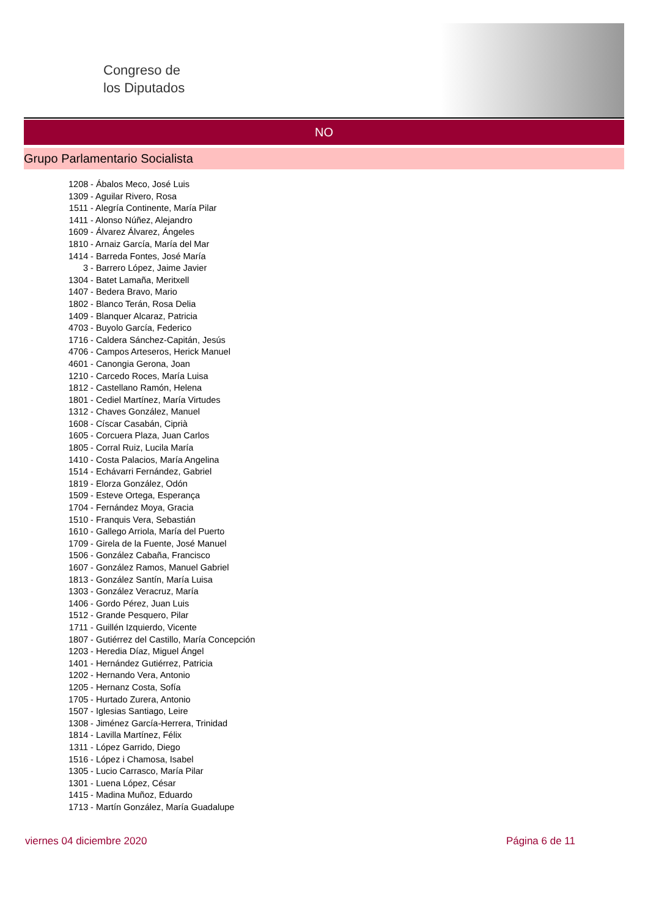Congreso de
los Diputados
NO
Grupo Parlamentario Socialista
1208 - Ábalos Meco, José Luis
1309 - Aguilar Rivero, Rosa
1511 - Alegría Continente, María Pilar
1411 - Alonso Núñez, Alejandro
1609 - Álvarez Álvarez, Ángeles
1810 - Arnaiz García, María del Mar
1414 - Barreda Fontes, José María
3 - Barrero López, Jaime Javier
1304 - Batet Lamaña, Meritxell
1407 - Bedera Bravo, Mario
1802 - Blanco Terán, Rosa Delia
1409 - Blanquer Alcaraz, Patricia
4703 - Buyolo García, Federico
1716 - Caldera Sánchez-Capitán, Jesús
4706 - Campos Arteseros, Herick Manuel
4601 - Canongia Gerona, Joan
1210 - Carcedo Roces, María Luisa
1812 - Castellano Ramón, Helena
1801 - Cediel Martínez, María Virtudes
1312 - Chaves González, Manuel
1608 - Císcar Casabán, Ciprià
1605 - Corcuera Plaza, Juan Carlos
1805 - Corral Ruiz, Lucila María
1410 - Costa Palacios, María Angelina
1514 - Echávarri Fernández, Gabriel
1819 - Elorza González, Odón
1509 - Esteve Ortega, Esperança
1704 - Fernández Moya, Gracia
1510 - Franquis Vera, Sebastián
1610 - Gallego Arriola, María del Puerto
1709 - Girela de la Fuente, José Manuel
1506 - González Cabaña, Francisco
1607 - González Ramos, Manuel Gabriel
1813 - González Santín, María Luisa
1303 - González Veracruz, María
1406 - Gordo Pérez, Juan Luis
1512 - Grande Pesquero, Pilar
1711 - Guillén Izquierdo, Vicente
1807 - Gutiérrez del Castillo, María Concepción
1203 - Heredia Díaz, Miguel Ángel
1401 - Hernández Gutiérrez, Patricia
1202 - Hernando Vera, Antonio
1205 - Hernanz Costa, Sofía
1705 - Hurtado Zurera, Antonio
1507 - Iglesias Santiago, Leire
1308 - Jiménez García-Herrera, Trinidad
1814 - Lavilla Martínez, Félix
1311 - López Garrido, Diego
1516 - López i Chamosa, Isabel
1305 - Lucio Carrasco, María Pilar
1301 - Luena López, César
1415 - Madina Muñoz, Eduardo
1713 - Martín González, María Guadalupe
viernes 04 diciembre 2020 Página 6 de 11